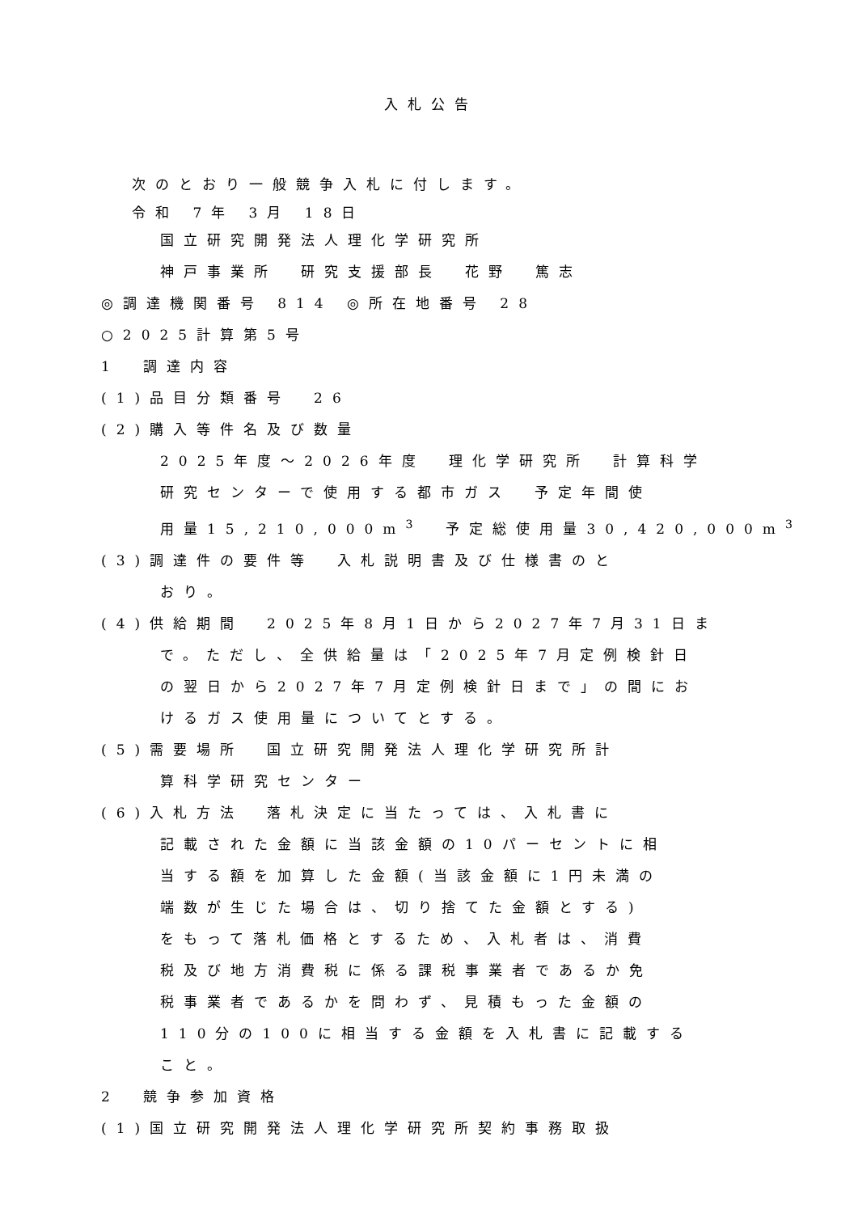入札公告
次のとおり一般競争入札に付します。
令和 7年 3月 18日
国立研究開発法人理化学研究所
神戸事業所　研究支援部長　花野　篤志
◎調達機関番号 814 ◎所在地番号 28
○2025計算第5号
1　調達内容
(1)品目分類番号　26
(2)購入等件名及び数量
2025年度～2026年度　理化学研究所　計算科学
研究センターで使用する都市ガス　予定年間使
用量15,210,000m<sup>3</sup>　予定総使用量30,420,000m<sup>3</sup>
(3)調達件の要件等　入札説明書及び仕様書のと
おり。
(4)供給期間　2025年8月1日から2027年7月31日ま
で。ただし、全供給量は「2025年7月定例検針日
の翌日から2027年7月定例検針日まで」の間にお
けるガス使用量についてとする。
(5)需要場所　国立研究開発法人理化学研究所計
算科学研究センター
(6)入札方法　落札決定に当たっては、入札書に
記載された金額に当該金額の10パーセントに相
当する額を加算した金額(当該金額に1円未満の
端数が生じた場合は、切り捨てた金額とする)
をもって落札価格とするため、入札者は、消費
税及び地方消費税に係る課税事業者であるか免
税事業者であるかを問わず、見積もった金額の
110分の100に相当する金額を入札書に記載する
こと。
2　競争参加資格
(1)国立研究開発法人理化学研究所契約事務取扱